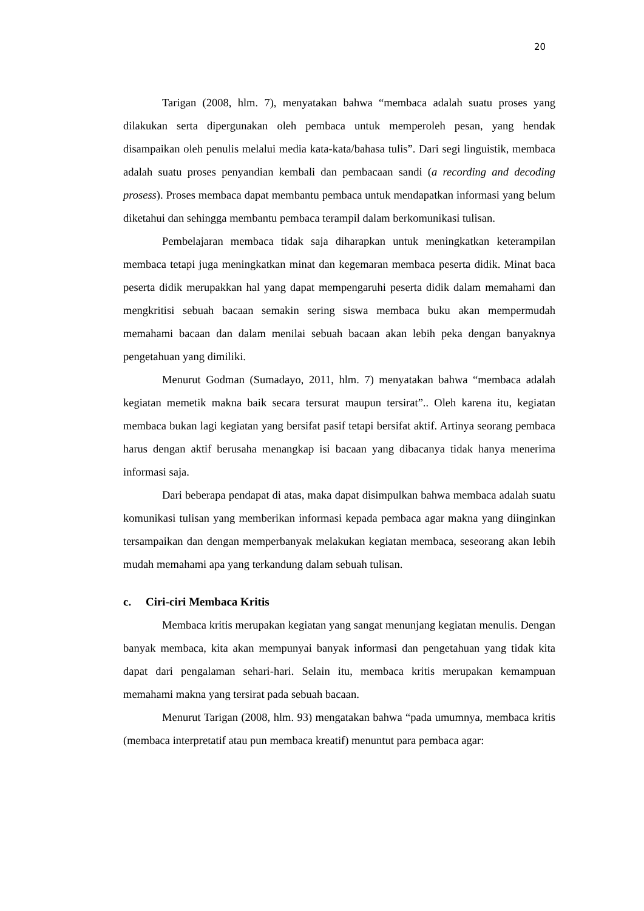20
Tarigan (2008, hlm. 7), menyatakan bahwa “membaca adalah suatu proses yang dilakukan serta dipergunakan oleh pembaca untuk memperoleh pesan, yang hendak disampaikan oleh penulis melalui media kata-kata/bahasa tulis”. Dari segi linguistik, membaca adalah suatu proses penyandian kembali dan pembacaan sandi (a recording and decoding prosess). Proses membaca dapat membantu pembaca untuk mendapatkan informasi yang belum diketahui dan sehingga membantu pembaca terampil dalam berkomunikasi tulisan.
Pembelajaran membaca tidak saja diharapkan untuk meningkatkan keterampilan membaca tetapi juga meningkatkan minat dan kegemaran membaca peserta didik. Minat baca peserta didik merupakkan hal yang dapat mempengaruhi peserta didik dalam memahami dan mengkritisi sebuah bacaan semakin sering siswa membaca buku akan mempermudah memahami bacaan dan dalam menilai sebuah bacaan akan lebih peka dengan banyaknya pengetahuan yang dimiliki.
Menurut Godman (Sumadayo, 2011, hlm. 7) menyatakan bahwa “membaca adalah kegiatan memetik makna baik secara tersurat maupun tersirat”.. Oleh karena itu, kegiatan membaca bukan lagi kegiatan yang bersifat pasif tetapi bersifat aktif. Artinya seorang pembaca harus dengan aktif berusaha menangkap isi bacaan yang dibacanya tidak hanya menerima informasi saja.
Dari beberapa pendapat di atas, maka dapat disimpulkan bahwa membaca adalah suatu komunikasi tulisan yang memberikan informasi kepada pembaca agar makna yang diinginkan tersampaikan dan dengan memperbanyak melakukan kegiatan membaca, seseorang akan lebih mudah memahami apa yang terkandung dalam sebuah tulisan.
c. Ciri-ciri Membaca Kritis
Membaca kritis merupakan kegiatan yang sangat menunjang kegiatan menulis. Dengan banyak membaca, kita akan mempunyai banyak informasi dan pengetahuan yang tidak kita dapat dari pengalaman sehari-hari. Selain itu, membaca kritis merupakan kemampuan memahami makna yang tersirat pada sebuah bacaan.
Menurut Tarigan (2008, hlm. 93) mengatakan bahwa “pada umumnya, membaca kritis (membaca interpretatif atau pun membaca kreatif) menuntut para pembaca agar: